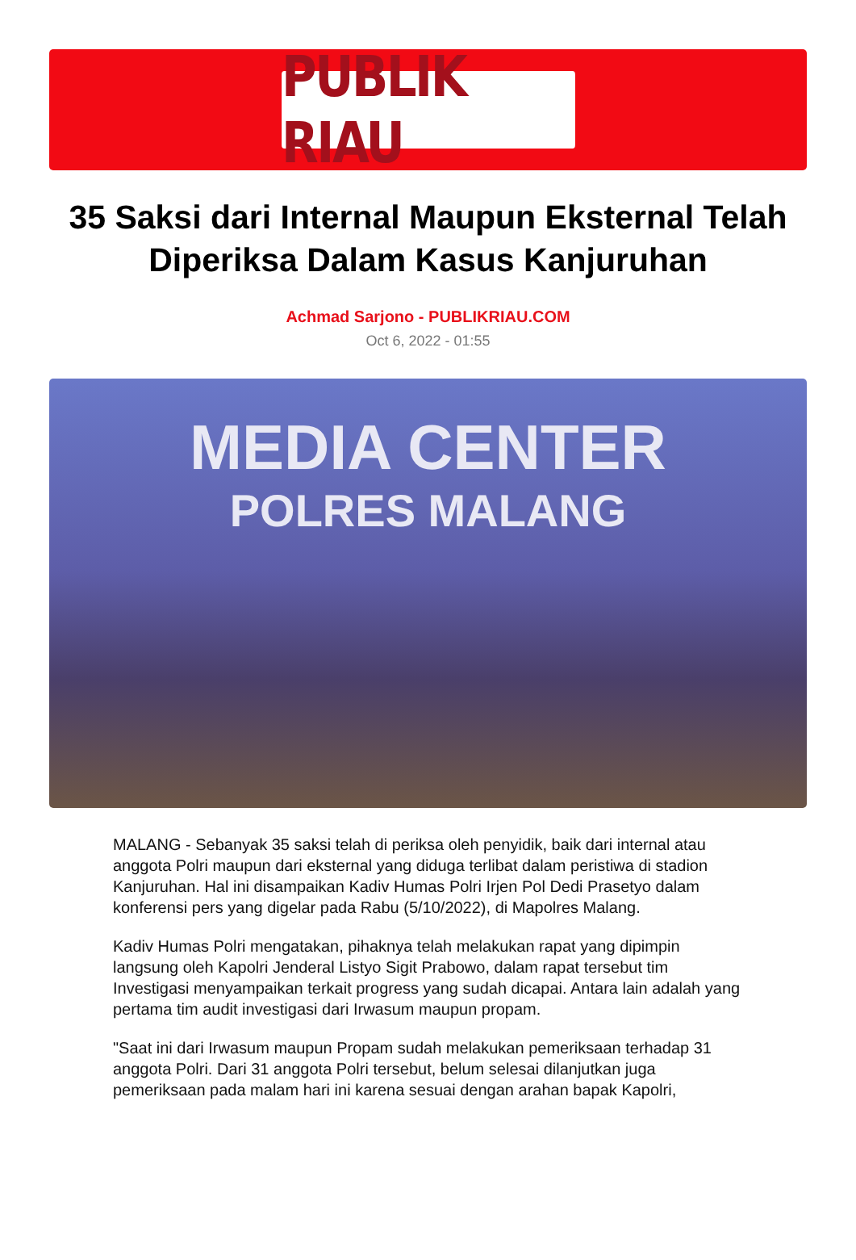PUBLIK RIAU
35 Saksi dari Internal Maupun Eksternal Telah Diperiksa Dalam Kasus Kanjuruhan
Achmad Sarjono - PUBLIKRIAU.COM
Oct 6, 2022 - 01:55
MEDIA CENTER
POLRES MALANG
MALANG - Sebanyak 35 saksi telah di periksa oleh penyidik, baik dari internal atau anggota Polri maupun dari eksternal yang diduga terlibat dalam peristiwa di stadion Kanjuruhan. Hal ini disampaikan Kadiv Humas Polri Irjen Pol Dedi Prasetyo dalam konferensi pers yang digelar pada Rabu (5/10/2022), di Mapolres Malang.
Kadiv Humas Polri mengatakan, pihaknya telah melakukan rapat yang dipimpin langsung oleh Kapolri Jenderal Listyo Sigit Prabowo, dalam rapat tersebut tim Investigasi menyampaikan terkait progress yang sudah dicapai. Antara lain adalah yang pertama tim audit investigasi dari Irwasum maupun propam.
"Saat ini dari Irwasum maupun Propam sudah melakukan pemeriksaan terhadap 31 anggota Polri. Dari 31 anggota Polri tersebut, belum selesai dilanjutkan juga pemeriksaan pada malam hari ini karena sesuai dengan arahan bapak Kapolri,